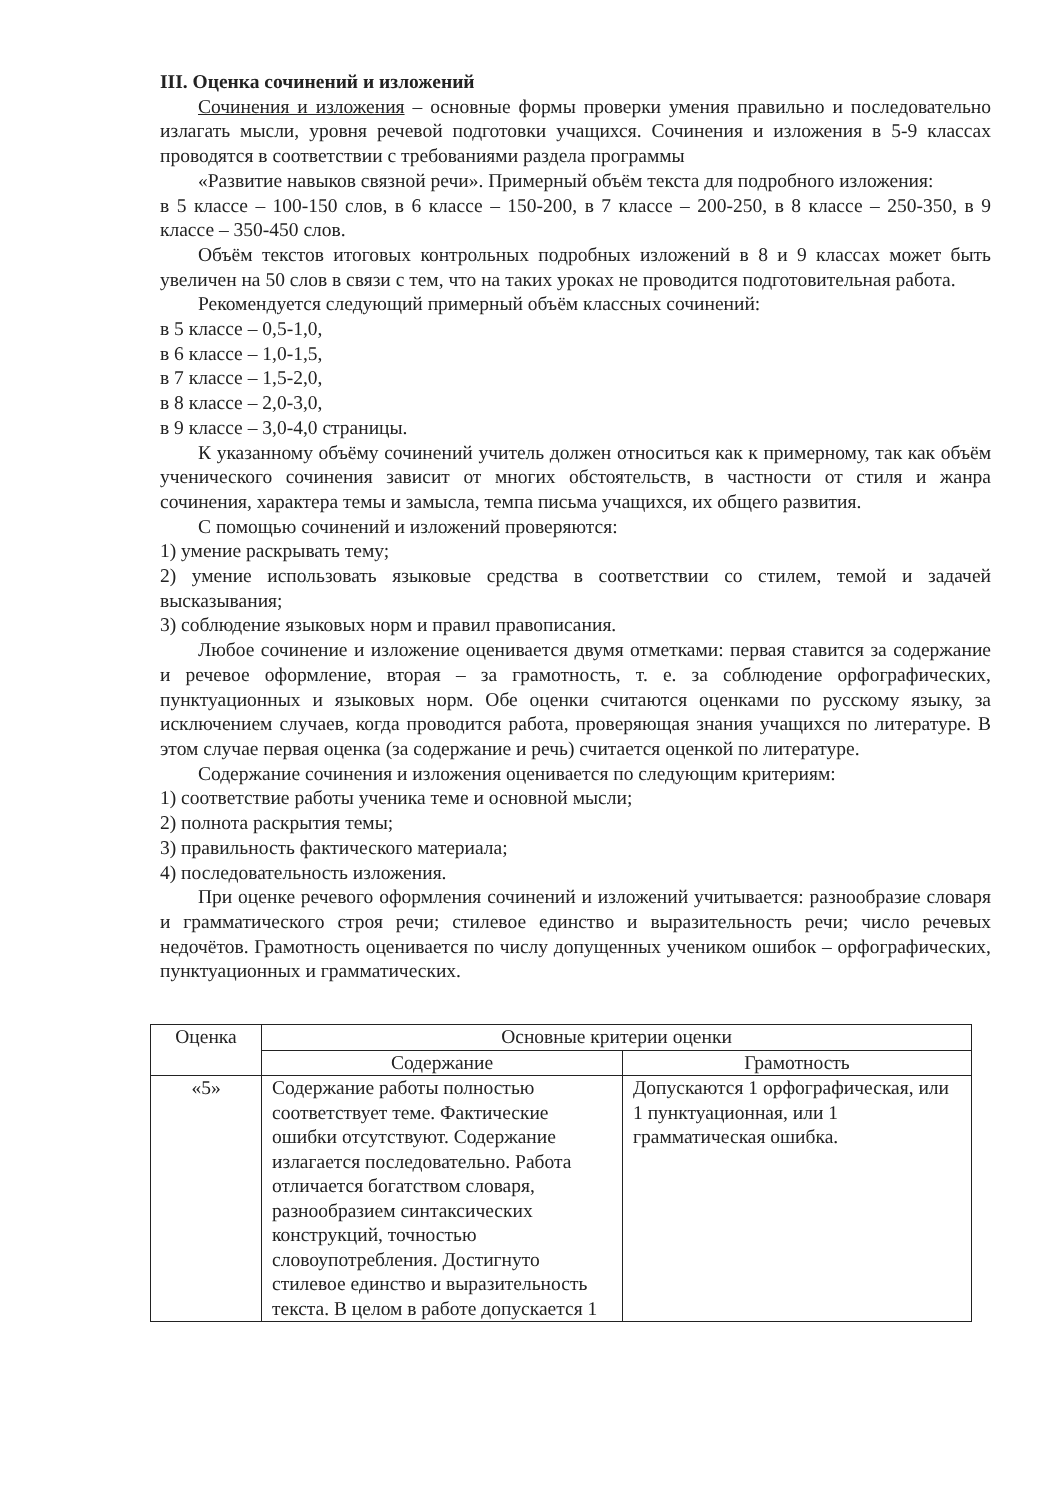III. Оценка сочинений и изложений
Сочинения и изложения – основные формы проверки умения правильно и последовательно излагать мысли, уровня речевой подготовки учащихся. Сочинения и изложения в 5-9 классах проводятся в соответствии с требованиями раздела программы
«Развитие навыков связной речи». Примерный объём текста для подробного изложения:
в 5 классе – 100-150 слов, в 6 классе – 150-200, в 7 классе – 200-250, в 8 классе – 250-350, в 9 классе – 350-450 слов.
Объём текстов итоговых контрольных подробных изложений в 8 и 9 классах может быть увеличен на 50 слов в связи с тем, что на таких уроках не проводится подготовительная работа.
Рекомендуется следующий примерный объём классных сочинений:
в 5 классе – 0,5-1,0,
в 6 классе – 1,0-1,5,
в 7 классе – 1,5-2,0,
в 8 классе – 2,0-3,0,
в 9 классе – 3,0-4,0 страницы.
К указанному объёму сочинений учитель должен относиться как к примерному, так как объём ученического сочинения зависит от многих обстоятельств, в частности от стиля и жанра сочинения, характера темы и замысла, темпа письма учащихся, их общего развития.
С помощью сочинений и изложений проверяются:
1) умение раскрывать тему;
2) умение использовать языковые средства в соответствии со стилем, темой и задачей высказывания;
3) соблюдение языковых норм и правил правописания.
Любое сочинение и изложение оценивается двумя отметками: первая ставится за содержание и речевое оформление, вторая – за грамотность, т. е. за соблюдение орфографических, пунктуационных и языковых норм. Обе оценки считаются оценками по русскому языку, за исключением случаев, когда проводится работа, проверяющая знания учащихся по литературе. В этом случае первая оценка (за содержание и речь) считается оценкой по литературе.
Содержание сочинения и изложения оценивается по следующим критериям:
1) соответствие работы ученика теме и основной мысли;
2) полнота раскрытия темы;
3) правильность фактического материала;
4) последовательность изложения.
При оценке речевого оформления сочинений и изложений учитывается: разнообразие словаря и грамматического строя речи; стилевое единство и выразительность речи; число речевых недочётов. Грамотность оценивается по числу допущенных учеником ошибок – орфографических, пунктуационных и грамматических.
| Оценка | Основные критерии оценки | |
| --- | --- | --- |
| | Содержание | Грамотность |
| «5» | Содержание работы полностью соответствует теме. Фактические ошибки отсутствуют. Содержание излагается последовательно. Работа отличается богатством словаря, разнообразием синтаксических конструкций, точностью словоупотребления. Достигнуто стилевое единство и выразительность текста. В целом в работе допускается 1 | Допускаются 1 орфографическая, или 1 пунктуационная, или 1 грамматическая ошибка. |